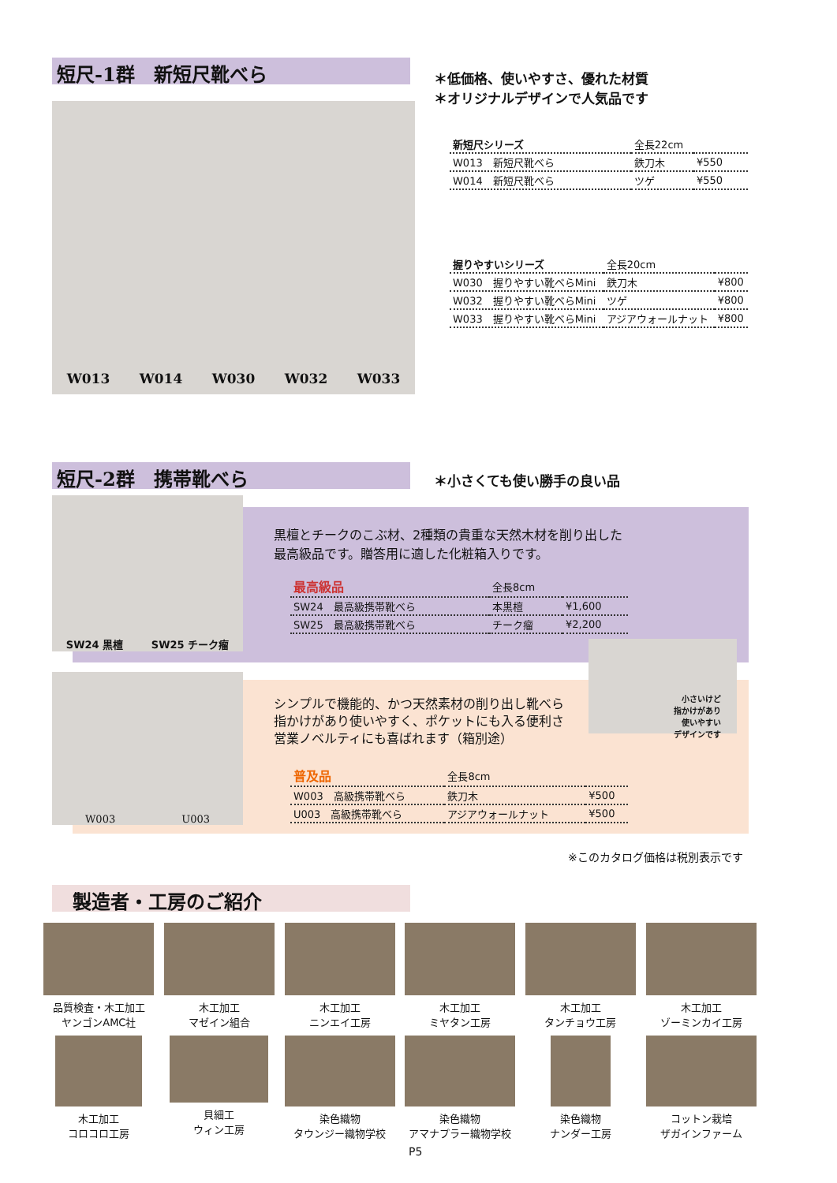短尺-1群　新短尺靴べら
W013 W014 W030 W032 W033
＊低価格、使いやすさ、優れた材質
＊オリジナルデザインで人気品です
| 新短尺シリーズ | 全長22cm | |
| W013 新短尺靴べら | 鉄刀木 | ¥550 |
| W014 新短尺靴べら | ツゲ | ¥550 |
| 握りやすいシリーズ | 全長20cm | |
| W030 握りやすい靴べらMini | 鉄刀木 | ¥800 |
| W032 握りやすい靴べらMini | ツゲ | ¥800 |
| W033 握りやすい靴べらMini | アジアウォールナット | ¥800 |
短尺-2群　携帯靴べら ＊小さくても使い勝手の良い品
SW24 黒檀 SW25 チーク瘤
黒檀とチークのこぶ材、2種類の貴重な天然木材を削り出した
最高級品です。贈答用に適した化粧箱入りです。
| 最高級品 | 全長8cm | |
| SW24 最高級携帯靴べら | 本黒檀 | ¥1,600 |
| SW25 最高級携帯靴べら | チーク瘤 | ¥2,200 |
W003 U003
小さいけど
指かけがあり
使いやすい
デザインです
シンプルで機能的、かつ天然素材の削り出し靴べら
指かけがあり使いやすく、ポケットにも入る便利さ
営業ノベルティにも喜ばれます（箱別途）
| 普及品 | 全長8cm | |
| W003 高級携帯靴べら | 鉄刀木 | ¥500 |
| U003 高級携帯靴べら | アジアウォールナット | ¥500 |
※このカタログ価格は税別表示です
製造者・工房のご紹介
品質検査・木工加工
ヤンゴンAMC社
木工加工
マゼイン組合
木工加工
ニンエイ工房
木工加工
ミヤタン工房
木工加工
タンチョウ工房
木工加工
ゾーミンカイ工房
木工加工
コロコロ工房
貝細工
ウィン工房
染色織物
タウンジー織物学校
染色織物
アマナプラー織物学校
染色織物
ナンダー工房
コットン栽培
ザガインファーム
P5